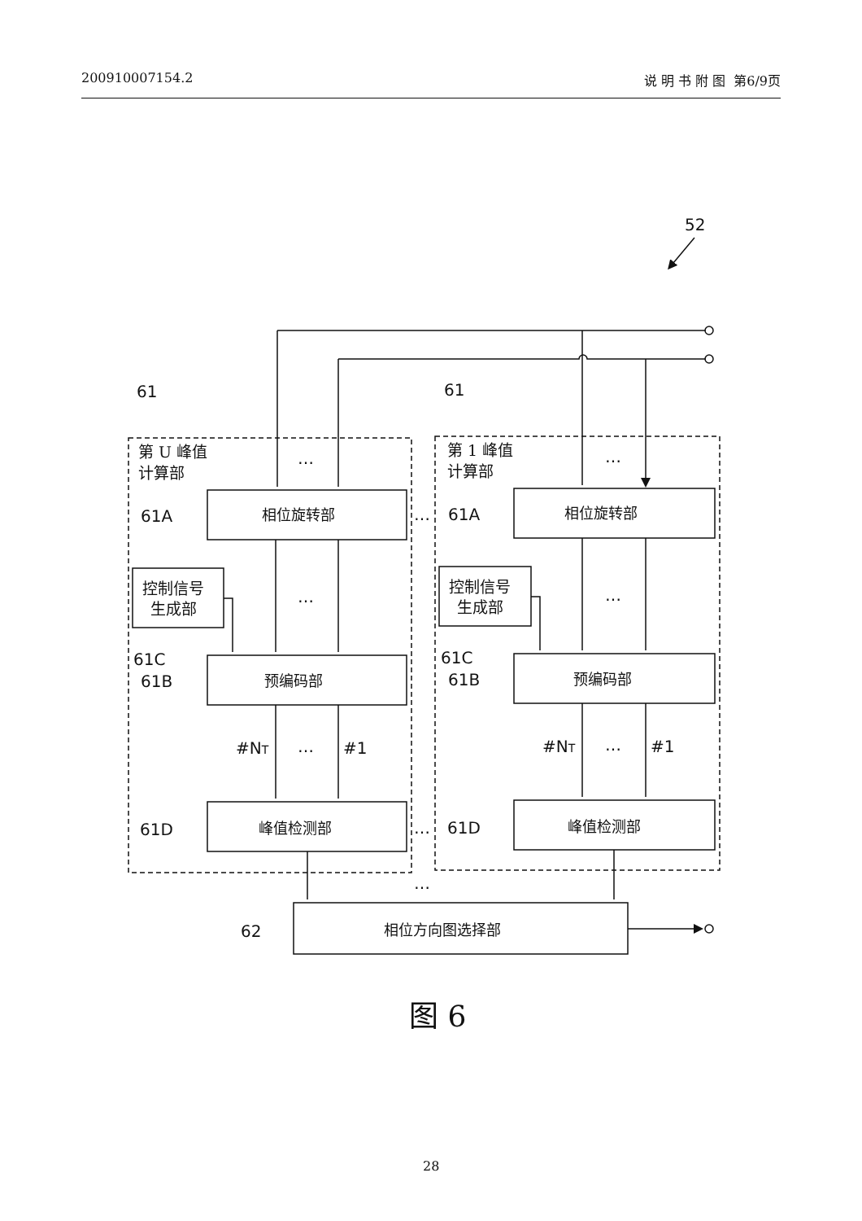200910007154.2 说 明 书 附 图 第6/9页
52
61
61
第 U 峰值
计算部
第 1 峰值
计算部
…
…
61A
相位旋转部
…
61A
相位旋转部
控制信号
生成部
…
控制信号
生成部
…
61C
61C
61B
预编码部
61B
预编码部
#NT
…
#1
#NT
…
#1
61D
峰值检测部
…
61D
峰值检测部
…
62
相位方向图选择部
图 6
28